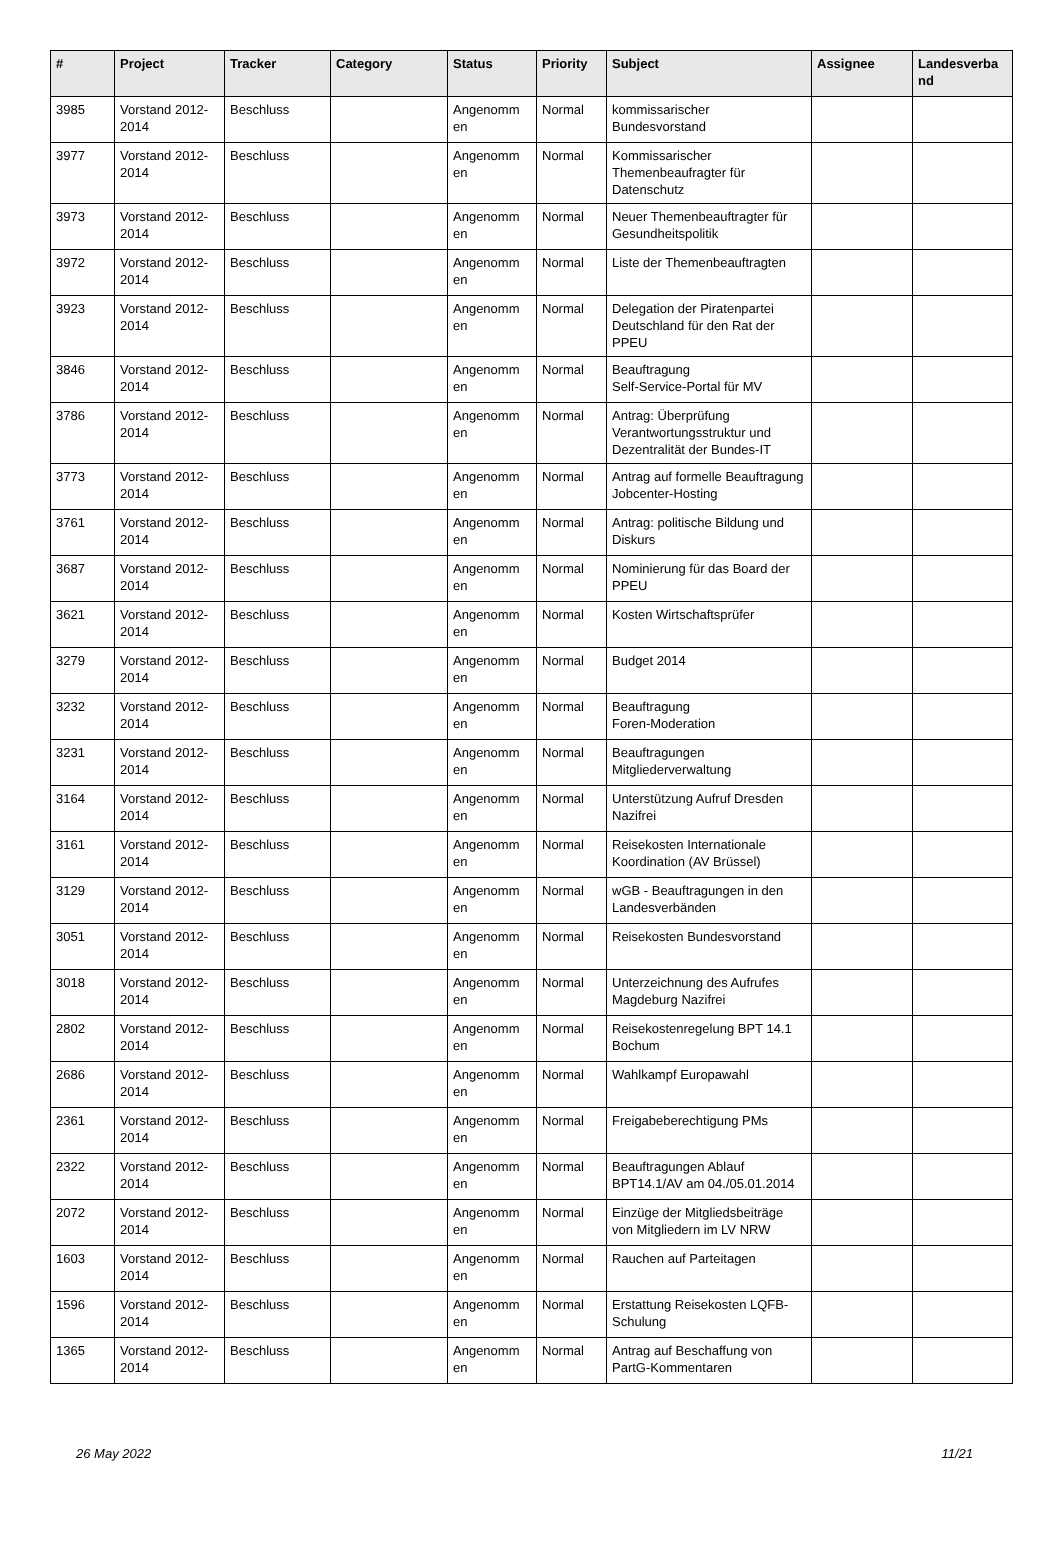| # | Project | Tracker | Category | Status | Priority | Subject | Assignee | Landesverba nd |
| --- | --- | --- | --- | --- | --- | --- | --- | --- |
| 3985 | Vorstand 2012-2014 | Beschluss | | Angenomm en | Normal | kommissarischer Bundesvorstand | | |
| 3977 | Vorstand 2012-2014 | Beschluss | | Angenomm en | Normal | Kommissarischer Themenbeaufragter für Datenschutz | | |
| 3973 | Vorstand 2012-2014 | Beschluss | | Angenomm en | Normal | Neuer Themenbeauftragter für Gesundheitspolitik | | |
| 3972 | Vorstand 2012-2014 | Beschluss | | Angenomm en | Normal | Liste der Themenbeauftragten | | |
| 3923 | Vorstand 2012-2014 | Beschluss | | Angenomm en | Normal | Delegation der Piratenpartei Deutschland für den Rat der PPEU | | |
| 3846 | Vorstand 2012-2014 | Beschluss | | Angenomm en | Normal | Beauftragung Self-Service-Portal für MV | | |
| 3786 | Vorstand 2012-2014 | Beschluss | | Angenomm en | Normal | Antrag: Überprüfung Verantwortungsstruktur und Dezentralität der Bundes-IT | | |
| 3773 | Vorstand 2012-2014 | Beschluss | | Angenomm en | Normal | Antrag auf formelle Beauftragung Jobcenter-Hosting | | |
| 3761 | Vorstand 2012-2014 | Beschluss | | Angenomm en | Normal | Antrag: politische Bildung und Diskurs | | |
| 3687 | Vorstand 2012-2014 | Beschluss | | Angenomm en | Normal | Nominierung für das Board der PPEU | | |
| 3621 | Vorstand 2012-2014 | Beschluss | | Angenomm en | Normal | Kosten Wirtschaftsprüfer | | |
| 3279 | Vorstand 2012-2014 | Beschluss | | Angenomm en | Normal | Budget 2014 | | |
| 3232 | Vorstand 2012-2014 | Beschluss | | Angenomm en | Normal | Beauftragung Foren-Moderation | | |
| 3231 | Vorstand 2012-2014 | Beschluss | | Angenomm en | Normal | Beauftragungen Mitgliederverwaltung | | |
| 3164 | Vorstand 2012-2014 | Beschluss | | Angenomm en | Normal | Unterstützung Aufruf Dresden Nazifrei | | |
| 3161 | Vorstand 2012-2014 | Beschluss | | Angenomm en | Normal | Reisekosten Internationale Koordination (AV Brüssel) | | |
| 3129 | Vorstand 2012-2014 | Beschluss | | Angenomm en | Normal | wGB - Beauftragungen in den Landesverbänden | | |
| 3051 | Vorstand 2012-2014 | Beschluss | | Angenomm en | Normal | Reisekosten Bundesvorstand | | |
| 3018 | Vorstand 2012-2014 | Beschluss | | Angenomm en | Normal | Unterzeichnung des Aufrufes Magdeburg Nazifrei | | |
| 2802 | Vorstand 2012-2014 | Beschluss | | Angenomm en | Normal | Reisekostenregelung BPT 14.1 Bochum | | |
| 2686 | Vorstand 2012-2014 | Beschluss | | Angenomm en | Normal | Wahlkampf Europawahl | | |
| 2361 | Vorstand 2012-2014 | Beschluss | | Angenomm en | Normal | Freigabeberechtigung PMs | | |
| 2322 | Vorstand 2012-2014 | Beschluss | | Angenomm en | Normal | Beauftragungen Ablauf BPT14.1/AV am 04./05.01.2014 | | |
| 2072 | Vorstand 2012-2014 | Beschluss | | Angenomm en | Normal | Einzüge der Mitgliedsbeiträge von Mitgliedern im LV NRW | | |
| 1603 | Vorstand 2012-2014 | Beschluss | | Angenomm en | Normal | Rauchen auf Parteitagen | | |
| 1596 | Vorstand 2012-2014 | Beschluss | | Angenomm en | Normal | Erstattung Reisekosten LQFB-Schulung | | |
| 1365 | Vorstand 2012-2014 | Beschluss | | Angenomm en | Normal | Antrag auf Beschaffung von PartG-Kommentaren | | |
26 May 2022 11/21